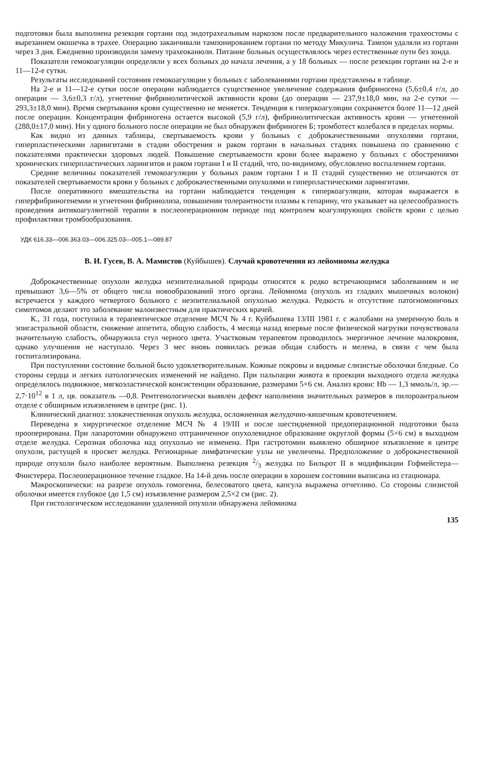подготовки была выполнена резекция гортани под эндотрахеальным наркозом после предварительного наложения трахеостомы с вырезанием окошечка в трахее. Операцию заканчивали тампонированием гортани по методу Микулича. Тампон удаляли из гортани через 3 дня. Ежедневно производили замену трахеоканюли. Питание больных осуществлялось через естественные пути без зонда.
Показатели гемокоагуляции определяли у всех больных до начала лечения, а у 18 больных — после резекции гортани на 2-е и 11—12-е сутки.
Результаты исследований состояния гемокоагуляции у больных с заболеваниями гортани представлены в таблице.
На 2-е и 11—12-е сутки после операции наблюдается существенное увеличение содержания фибриногена (5,6±0,4 г/л, до операции — 3,6±0,3 г/л), угнетение фибринолитической активности крови (до операции — 237,9±18,0 мин, на 2-е сутки — 293,3±18,0 мин). Время свертывания крови существенно не меняется. Тенденция к гиперкоагуляции сохраняется более 11—12 дней после операции. Концентрация фибриногена остается высокой (5,9 г/л), фибринолитическая активность крови — угнетенной (288,0±17,0 мин). Ни у одного больного после операции не был обнаружен фибриноген Б; тромботест колебался в пределах нормы.
Как видно из данных таблицы, свертываемость крови у больных с доброкачественными опухолями гортани, гиперпластическими ларингитами в стадии обострения и раком гортани в начальных стадиях повышена по сравнению с показателями практически здоровых людей. Повышение свертываемости крови более выражено у больных с обострениями хронических гиперпластических ларингитов и раком гортани I и II стадий, что, по-видимому, обусловлено воспалением гортани.
Средние величины показателей гемокоагуляции у больных раком гортани I и II стадий существенно не отличаются от показателей свертываемости крови у больных с доброкачественными опухолями и гиперпластическими ларингитами.
После оперативного вмешательства на гортани наблюдается тенденция к гиперкоагуляции, которая выражается в гиперфибриногенемии и угнетении фибринолиза, повышении толерантности плазмы к гепарину, что указывает на целесообразность проведения антикоагулянтной терапии в послеоперационном периоде под контролем коагулирующих свойств крови с целью профилактики тромбообразования.
УДК 616.33—006.363.03—006.325.03—005.1—089.87
В. И. Гусев, В. А. Мамистов (Куйбышев). Случай кровотечения из лейомиомы желудка
Доброкачественные опухоли желудка неэпителиальной природы относятся к редко встречающимся заболеваниям и не превышают 3,6—5% от общего числа новообразований этого органа. Лейомиома (опухоль из гладких мышечных волокон) встречается у каждого четвертого больного с неэпителиальной опухолью желудка. Редкость и отсутствие патогномоничных симптомов делают это заболевание малоизвестным для практических врачей.
К., 31 года, поступила в терапевтическое отделение МСЧ № 4 г. Куйбышева 13/III 1981 г. с жалобами на умеренную боль в эпигастральной области, снижение аппетита, общую слабость, 4 месяца назад впервые после физической нагрузки почувствовала значительную слабость, обнаружила стул черного цвета. Участковым терапевтом проводилось энергичное лечение малокровия, однако улучшения не наступало. Через 3 мес вновь появилась резкая общая слабость и мелена, в связи с чем была госпитализирована.
При поступлении состояние больной было удовлетворительным. Кожные покровы и видимые слизистые оболочки бледные. Со стороны сердца и легких патологических изменений не найдено. При пальпации живота в проекции выходного отдела желудка определялось подвижное, мягкоэластической консистенции образование, размерами 5×6 см. Анализ крови: Hb — 1,3 ммоль/л, эр.—2,7·10<sup>12</sup> в 1 л, цв. показатель —0,8. Рентгенологически выявлен дефект наполнения значительных размеров в пилороантральном отделе с обширным изъязвлением в центре (рис. 1).
Клинический диагноз: злокачественная опухоль желудка, осложненная желудочно-кишечным кровотечением.
Переведена в хирургическое отделение МСЧ № 4 19/III и после шестидневной предоперационной подготовки была прооперирована. При лапаротомии обнаружено отграниченное опухолевидное образование округлой формы (5×6 см) в выходном отделе желудка. Серозная оболочка над опухолью не изменена. При гастротомии выявлено обширное изъязвление в центре опухоли, растущей в просвет желудка. Регионарные лимфатические узлы не увеличены. Предположение о доброкачественной природе опухоли было наиболее вероятным. Выполнена резекция 2/3 желудка по Бильрот II в модификации Гофмейстера—Финстерера. Послеоперационное течение гладкое. На 14-й день после операции в хорошем состоянии выписана из стационара.
Макроскопически: на разрезе опухоль гомогенна, белесоватого цвета, капсула выражена отчетливо. Со стороны слизистой оболочки имеется глубокое (до 1,5 см) изъязвление размером 2,5×2 см (рис. 2).
При гистологическом исследовании удаленной опухоли обнаружена лейомиома
135